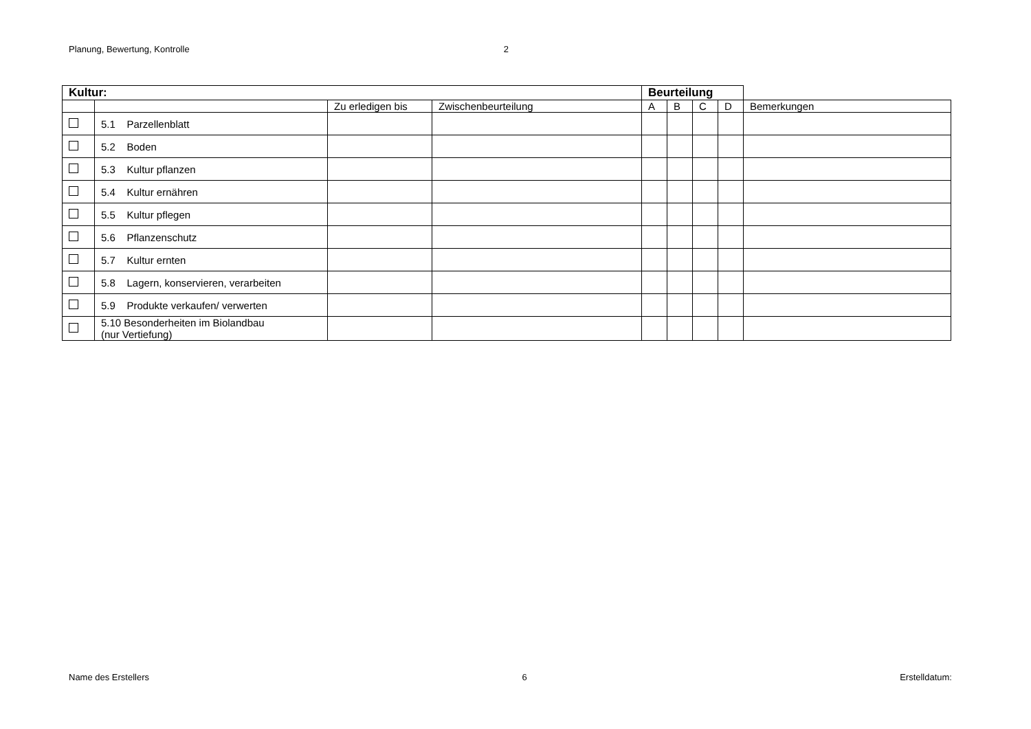Planung, Bewertung, Kontrolle 2
| Kultur: | | | | Beurteilung | | | | |
| --- | --- | --- | --- | --- | --- | --- | --- | --- |
| | | Zu erledigen bis | Zwischenbeurteilung | A | B | C | D | Bemerkungen |
| | 5.1 Parzellenblatt | | | | | | | |
| | 5.2 Boden | | | | | | | |
| | 5.3 Kultur pflanzen | | | | | | | |
| | 5.4 Kultur ernähren | | | | | | | |
| | 5.5 Kultur pflegen | | | | | | | |
| | 5.6 Pflanzenschutz | | | | | | | |
| | 5.7 Kultur ernten | | | | | | | |
| | 5.8 Lagern, konservieren, verarbeiten | | | | | | | |
| | 5.9 Produkte verkaufen/ verwerten | | | | | | | |
| | 5.10 Besonderheiten im Biolandbau (nur Vertiefung) | | | | | | | |
Name des Erstellers 6 Erstelldatum: